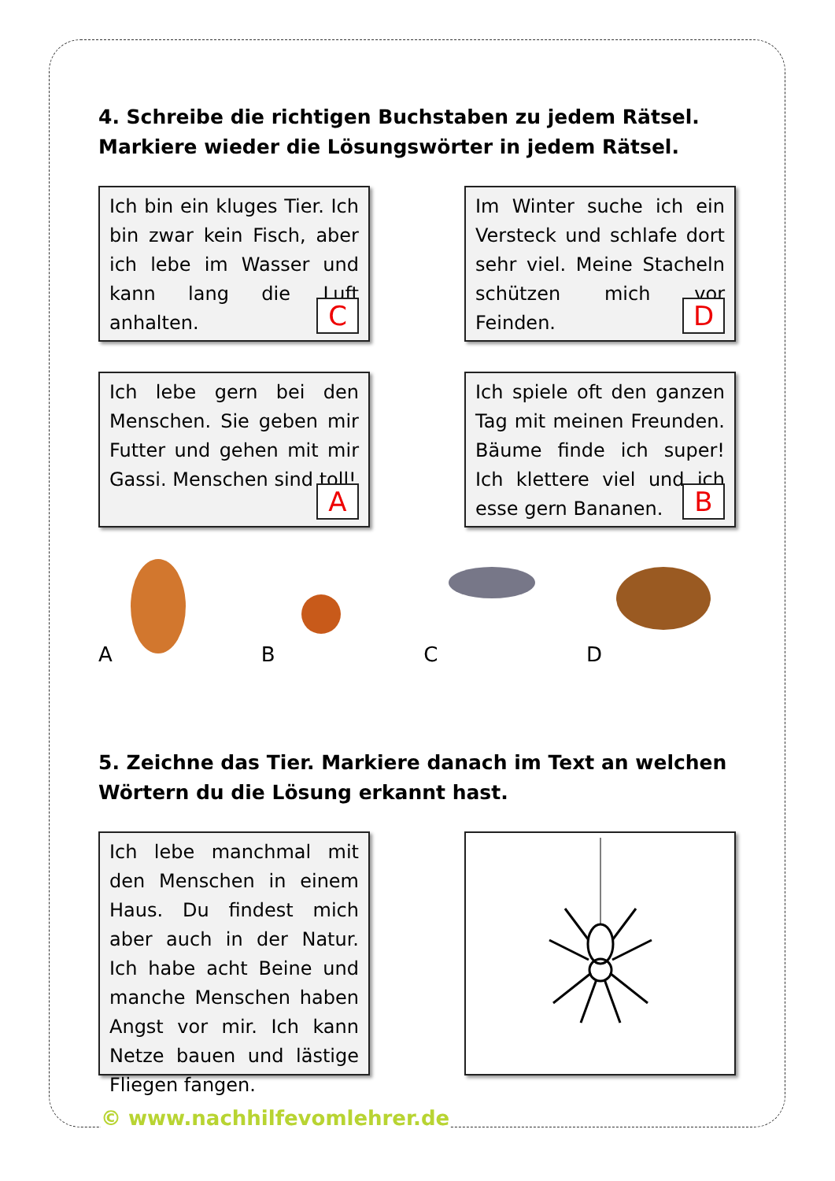4. Schreibe die richtigen Buchstaben zu jedem Rätsel. Markiere wieder die Lösungswörter in jedem Rätsel.
Ich bin ein kluges Tier. Ich bin zwar kein Fisch, aber ich lebe im Wasser und kann lang die Luft anhalten.
C
Im Winter suche ich ein Versteck und schlafe dort sehr viel. Meine Stacheln schützen mich vor Feinden.
D
Ich lebe gern bei den Menschen. Sie geben mir Futter und gehen mit mir Gassi. Menschen sind toll!
A
Ich spiele oft den ganzen Tag mit meinen Freunden. Bäume finde ich super! Ich klettere viel und ich esse gern Bananen.
B
A B C D
5. Zeichne das Tier. Markiere danach im Text an welchen Wörtern du die Lösung erkannt hast.
Ich lebe manchmal mit den Menschen in einem Haus. Du findest mich aber auch in der Natur. Ich habe acht Beine und manche Menschen haben Angst vor mir. Ich kann Netze bauen und lästige Fliegen fangen.
© www.nachhilfevomlehrer.de